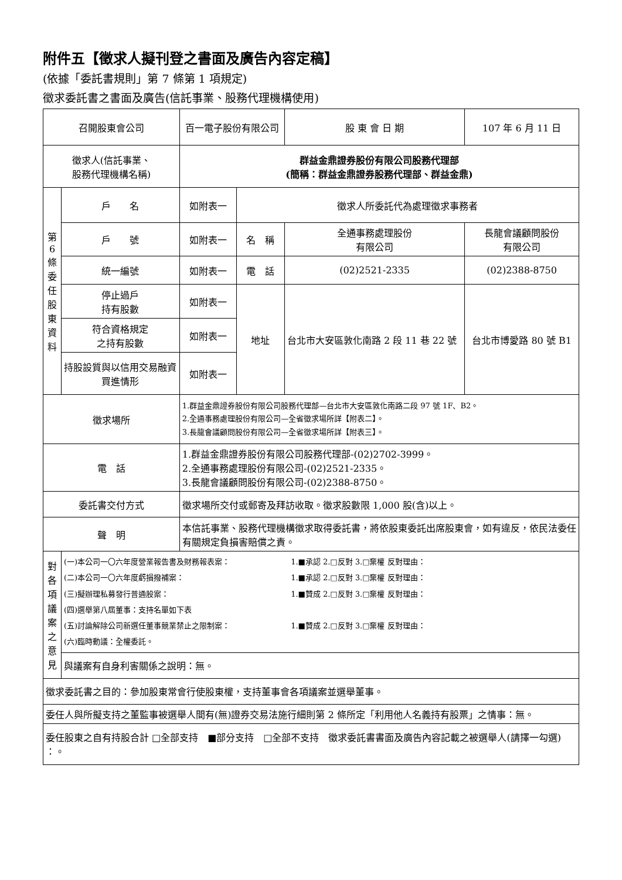附件五【徵求人擬刊登之書面及廣告內容定稿】
(依據「委託書規則」第 7 條第 1 項規定)
徵求委託書之書面及廣告(信託事業、股務代理機構使用)
| 召開股東會公司 | | 百一電子股份有限公司 | | 股 東 會 日 期 | 107 年 6 月 11 日 | |
| 徵求人(信託事業、 股務代理機構名稱) | | 群益金鼎證券股份有限公司股務代理部 (簡稱：群益金鼎證券股務代理部、群益金鼎) | | | | |
| 第 6 條 委 任 股 東 資 料 | 戶 名 | 如附表一 | 徵求人所委託代為處理徵求事務者 | | | |
| | 戶 號 | 如附表一 | 名 稱 | 全通事務處理股份 有限公司 | | 長龍會議顧問股份 有限公司 |
| | 統一編號 | 如附表一 | 電 話 | (02)2521-2335 | | (02)2388-8750 |
| | 停止過戶 持有股數 | 如附表一 | 地址 | 台北市大安區敦化南路 2 段 11 巷 22 號 | | 台北市博愛路 80 號 B1 |
| | 符合資格規定 之持有股數 | 如附表一 | | | | |
| | 持股設質與以信用交易融資買進情形 | 如附表一 | | | | |
| 徵求場所 | | 1.群益金鼎證券股份有限公司股務代理部—台北市大安區敦化南路二段 97 號 1F、B2。 2.全通事務處理股份有限公司—全省徵求場所詳【附表二】。 3.長龍會議顧問股份有限公司—全省徵求場所詳【附表三】。 | | | | |
| 電 話 | | 1.群益金鼎證券股份有限公司股務代理部-(02)2702-3999。 2.全通事務處理股份有限公司-(02)2521-2335。 3.長龍會議顧問股份有限公司-(02)2388-8750。 | | | | |
| 委託書交付方式 | | 徵求場所交付或郵寄及拜訪收取。徵求股數限 1,000 股(含)以上。 | | | | |
| 聲 明 | | 本信託事業、股務代理機構徵求取得委託書，將依股東委託出席股東會，如有違反，依民法委任有關規定負損害賠償之責。 | | | | |
| 對 各 項 議 案 之 意 見 | (一)本公司一〇六年度營業報告書及財務報表案： 1.■承認 2.□反對 3.□棄權 反對理由： (二)本公司一〇六年度虧損撥補案： 1.■承認 2.□反對 3.□棄權 反對理由： (三)擬辦理私募發行普通股案： 1.■贊成 2.□反對 3.□棄權 反對理由： (四)選舉第八屆董事：支持名單如下表 (五)討論解除公司新選任董事競業禁止之限制案： 1.■贊成 2.□反對 3.□棄權 反對理由： (六)臨時動議：全權委託。 | | | | | |
| | 與議案有自身利害關係之說明：無。 | | | | | |
| 徵求委託書之目的：參加股東常會行使股東權，支持董事會各項議案並選舉董事。 | | | | | | |
| 委任人與所擬支持之董監事被選舉人間有(無)證券交易法施行細則第 2 條所定「利用他人名義持有股票」之情事：無。 | | | | | | |
| 委任股東之自有持股合計 □全部支持 ■部分支持 □全部不支持 徵求委託書書面及廣告內容記載之被選舉人(請擇一勾選) ：。 | | | | | | |